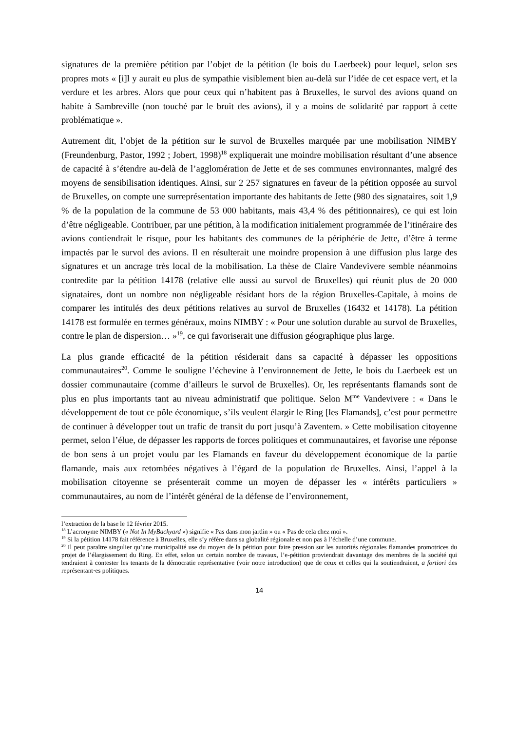signatures de la première pétition par l’objet de la pétition (le bois du Laerbeek) pour lequel, selon ses propres mots « [i]l y aurait eu plus de sympathie visiblement bien au-delà sur l’idée de cet espace vert, et la verdure et les arbres. Alors que pour ceux qui n’habitent pas à Bruxelles, le survol des avions quand on habite à Sambreville (non touché par le bruit des avions), il y a moins de solidarité par rapport à cette problématique ».
Autrement dit, l’objet de la pétition sur le survol de Bruxelles marquée par une mobilisation NIMBY (Freundenburg, Pastor, 1992 ; Jobert, 1998)<sup>18</sup> expliquerait une moindre mobilisation résultant d’une absence de capacité à s’étendre au-delà de l’agglomération de Jette et de ses communes environnantes, malgré des moyens de sensibilisation identiques. Ainsi, sur 2 257 signatures en faveur de la pétition opposée au survol de Bruxelles, on compte une surreprésentation importante des habitants de Jette (980 des signataires, soit 1,9 % de la population de la commune de 53 000 habitants, mais 43,4 % des pétitionnaires), ce qui est loin d’être négligeable. Contribuer, par une pétition, à la modification initialement programmée de l’itinéraire des avions contiendrait le risque, pour les habitants des communes de la périphérie de Jette, d’être à terme impactés par le survol des avions. Il en résulterait une moindre propension à une diffusion plus large des signatures et un ancrage très local de la mobilisation. La thèse de Claire Vandevivere semble néanmoins contredite par la pétition 14178 (relative elle aussi au survol de Bruxelles) qui réunit plus de 20 000 signataires, dont un nombre non négligeable résidant hors de la région Bruxelles-Capitale, à moins de comparer les intitulés des deux pétitions relatives au survol de Bruxelles (16432 et 14178). La pétition 14178 est formulée en termes généraux, moins NIMBY : « Pour une solution durable au survol de Bruxelles, contre le plan de dispersion… »<sup>19</sup>, ce qui favoriserait une diffusion géographique plus large.
La plus grande efficacité de la pétition résiderait dans sa capacité à dépasser les oppositions communautaires<sup>20</sup>. Comme le souligne l’échevine à l’environnement de Jette, le bois du Laerbeek est un dossier communautaire (comme d’ailleurs le survol de Bruxelles). Or, les représentants flamands sont de plus en plus importants tant au niveau administratif que politique. Selon M<sup>me</sup> Vandevivere : « Dans le développement de tout ce pôle économique, s’ils veulent élargir le Ring [les Flamands], c’est pour permettre de continuer à développer tout un trafic de transit du port jusqu’à Zaventem. » Cette mobilisation citoyenne permet, selon l’élue, de dépasser les rapports de forces politiques et communautaires, et favorise une réponse de bon sens à un projet voulu par les Flamands en faveur du développement économique de la partie flamande, mais aux retombées négatives à l’égard de la population de Bruxelles. Ainsi, l’appel à la mobilisation citoyenne se présenterait comme un moyen de dépasser les « intérêts particuliers » communautaires, au nom de l’intérêt général de la défense de l’environnement,
l’extraction de la base le 12 février 2015.
<sup>18</sup> L’acronyme NIMBY (« Not In MyBackyard ») signifie « Pas dans mon jardin » ou « Pas de cela chez moi ».
<sup>19</sup> Si la pétition 14178 fait référence à Bruxelles, elle s’y réfère dans sa globalité régionale et non pas à l’échelle d’une commune.
<sup>20</sup> Il peut paraître singulier qu’une municipalité use du moyen de la pétition pour faire pression sur les autorités régionales flamandes promotrices du projet de l’élargissement du Ring. En effet, selon un certain nombre de travaux, l’e-pétition proviendrait davantage des membres de la société qui tendraient à contester les tenants de la démocratie représentative (voir notre introduction) que de ceux et celles qui la soutiendraient, a fortiori des représentant·es politiques.
14